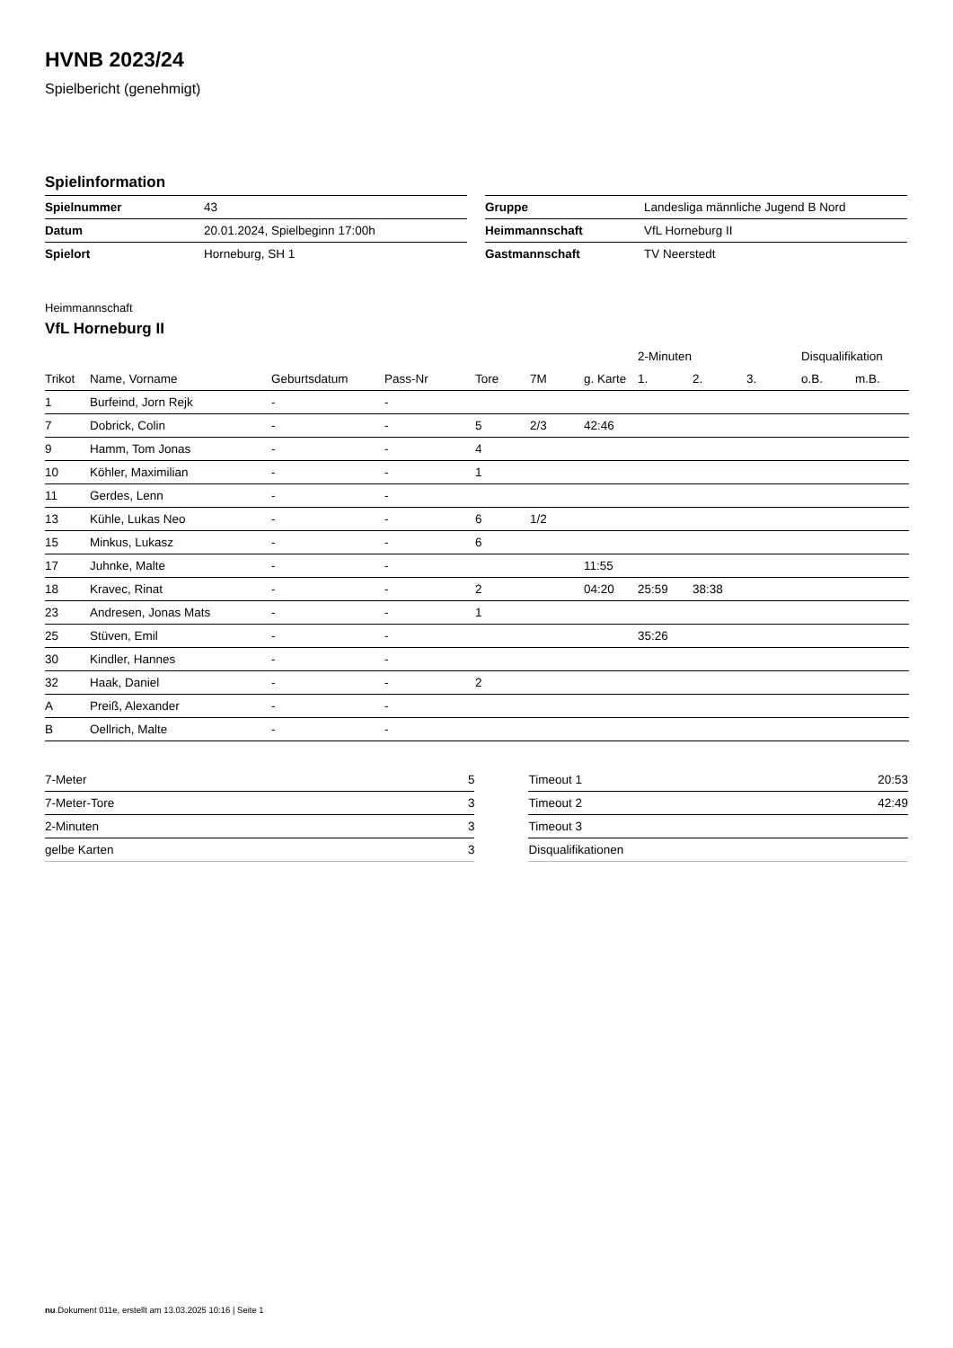HVNB 2023/24
Spielbericht (genehmigt)
Spielinformation
| Spielnummer | 43 |
| Datum | 20.01.2024, Spielbeginn 17:00h |
| Spielort | Horneburg, SH 1 |
| Gruppe | Landesliga männliche Jugend B Nord |
| Heimmannschaft | VfL Horneburg II |
| Gastmannschaft | TV Neerstedt |
Heimmannschaft
VfL Horneburg II
| | | | | | | | 2-Minuten | | | Disqualifikation | |
| --- | --- | --- | --- | --- | --- | --- | --- | --- | --- | --- | --- |
| Trikot | Name, Vorname | Geburtsdatum | Pass-Nr | Tore | 7M | g. Karte | 1. | 2. | 3. | o.B. | m.B. |
| 1 | Burfeind, Jorn Rejk | - | - | | | | | | | | |
| 7 | Dobrick, Colin | - | - | 5 | 2/3 | 42:46 | | | | | |
| 9 | Hamm, Tom Jonas | - | - | 4 | | | | | | | |
| 10 | Köhler, Maximilian | - | - | 1 | | | | | | | |
| 11 | Gerdes, Lenn | - | - | | | | | | | | |
| 13 | Kühle, Lukas Neo | - | - | 6 | 1/2 | | | | | | |
| 15 | Minkus, Lukasz | - | - | 6 | | | | | | | |
| 17 | Juhnke, Malte | - | - | | | 11:55 | | | | | |
| 18 | Kravec, Rinat | - | - | 2 | | 04:20 | 25:59 | 38:38 | | | |
| 23 | Andresen, Jonas Mats | - | - | 1 | | | | | | | |
| 25 | Stüven, Emil | - | - | | | | 35:26 | | | | |
| 30 | Kindler, Hannes | - | - | | | | | | | | |
| 32 | Haak, Daniel | - | - | 2 | | | | | | | |
| A | Preiß, Alexander | - | - | | | | | | | | |
| B | Oellrich, Malte | - | - | | | | | | | | |
| 7-Meter | 5 |
| 7-Meter-Tore | 3 |
| 2-Minuten | 3 |
| gelbe Karten | 3 |
| Timeout 1 | 20:53 |
| Timeout 2 | 42:49 |
| Timeout 3 | |
| Disqualifikationen | |
nu.Dokument 011e, erstellt am 13.03.2025 10:16 | Seite 1